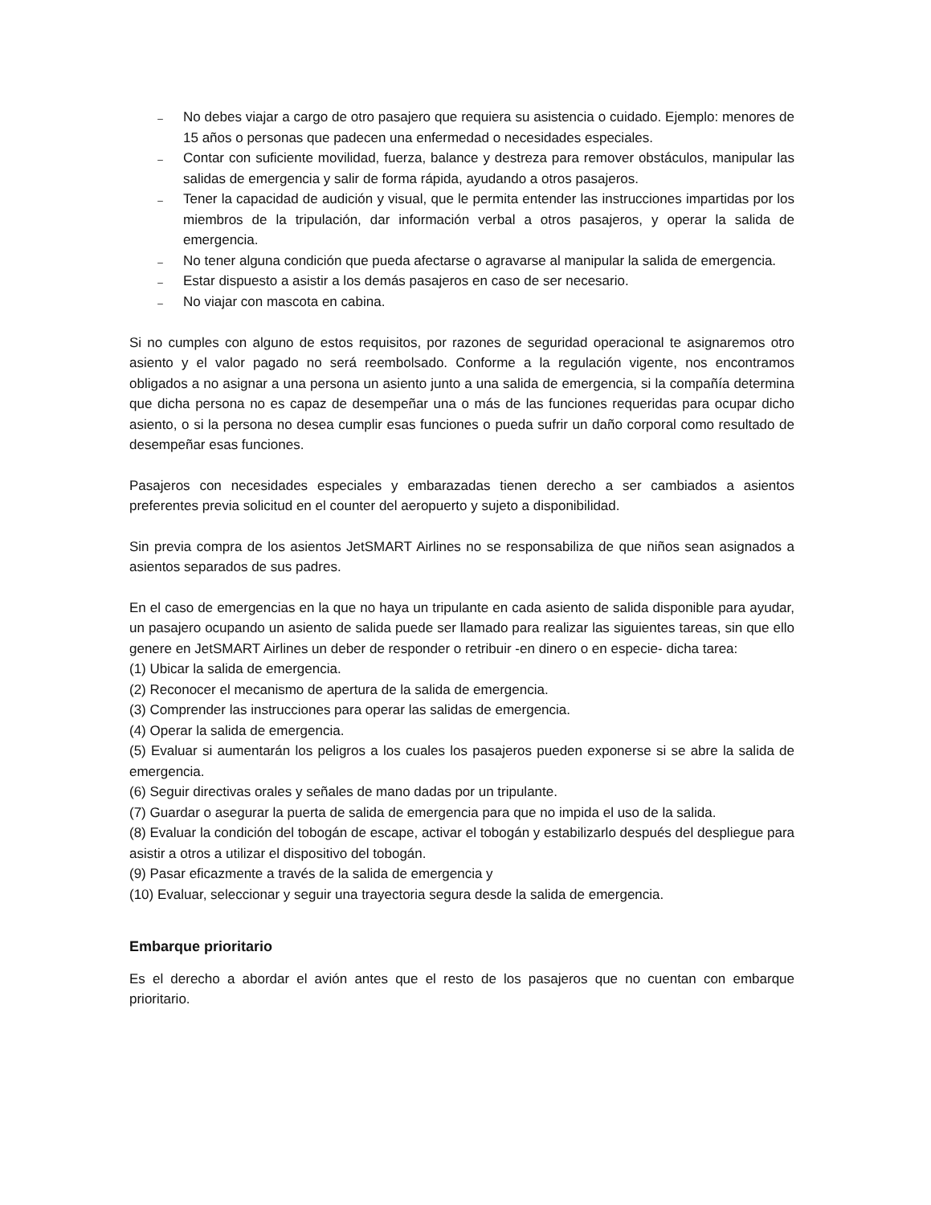₋ No debes viajar a cargo de otro pasajero que requiera su asistencia o cuidado. Ejemplo: menores de 15 años o personas que padecen una enfermedad o necesidades especiales.
₋ Contar con suficiente movilidad, fuerza, balance y destreza para remover obstáculos, manipular las salidas de emergencia y salir de forma rápida, ayudando a otros pasajeros.
₋ Tener la capacidad de audición y visual, que le permita entender las instrucciones impartidas por los miembros de la tripulación, dar información verbal a otros pasajeros, y operar la salida de emergencia.
₋ No tener alguna condición que pueda afectarse o agravarse al manipular la salida de emergencia.
₋ Estar dispuesto a asistir a los demás pasajeros en caso de ser necesario.
₋ No viajar con mascota en cabina.
Si no cumples con alguno de estos requisitos, por razones de seguridad operacional te asignaremos otro asiento y el valor pagado no será reembolsado. Conforme a la regulación vigente, nos encontramos obligados a no asignar a una persona un asiento junto a una salida de emergencia, si la compañía determina que dicha persona no es capaz de desempeñar una o más de las funciones requeridas para ocupar dicho asiento, o si la persona no desea cumplir esas funciones o pueda sufrir un daño corporal como resultado de desempeñar esas funciones.
Pasajeros con necesidades especiales y embarazadas tienen derecho a ser cambiados a asientos preferentes previa solicitud en el counter del aeropuerto y sujeto a disponibilidad.
Sin previa compra de los asientos JetSMART Airlines no se responsabiliza de que niños sean asignados a asientos separados de sus padres.
En el caso de emergencias en la que no haya un tripulante en cada asiento de salida disponible para ayudar, un pasajero ocupando un asiento de salida puede ser llamado para realizar las siguientes tareas, sin que ello genere en JetSMART Airlines un deber de responder o retribuir -en dinero o en especie- dicha tarea:
(1) Ubicar la salida de emergencia.
(2) Reconocer el mecanismo de apertura de la salida de emergencia.
(3) Comprender las instrucciones para operar las salidas de emergencia.
(4) Operar la salida de emergencia.
(5) Evaluar si aumentarán los peligros a los cuales los pasajeros pueden exponerse si se abre la salida de emergencia.
(6) Seguir directivas orales y señales de mano dadas por un tripulante.
(7) Guardar o asegurar la puerta de salida de emergencia para que no impida el uso de la salida.
(8) Evaluar la condición del tobogán de escape, activar el tobogán y estabilizarlo después del despliegue para asistir a otros a utilizar el dispositivo del tobogán.
(9) Pasar eficazmente a través de la salida de emergencia y
(10) Evaluar, seleccionar y seguir una trayectoria segura desde la salida de emergencia.
Embarque prioritario
Es el derecho a abordar el avión antes que el resto de los pasajeros que no cuentan con embarque prioritario.